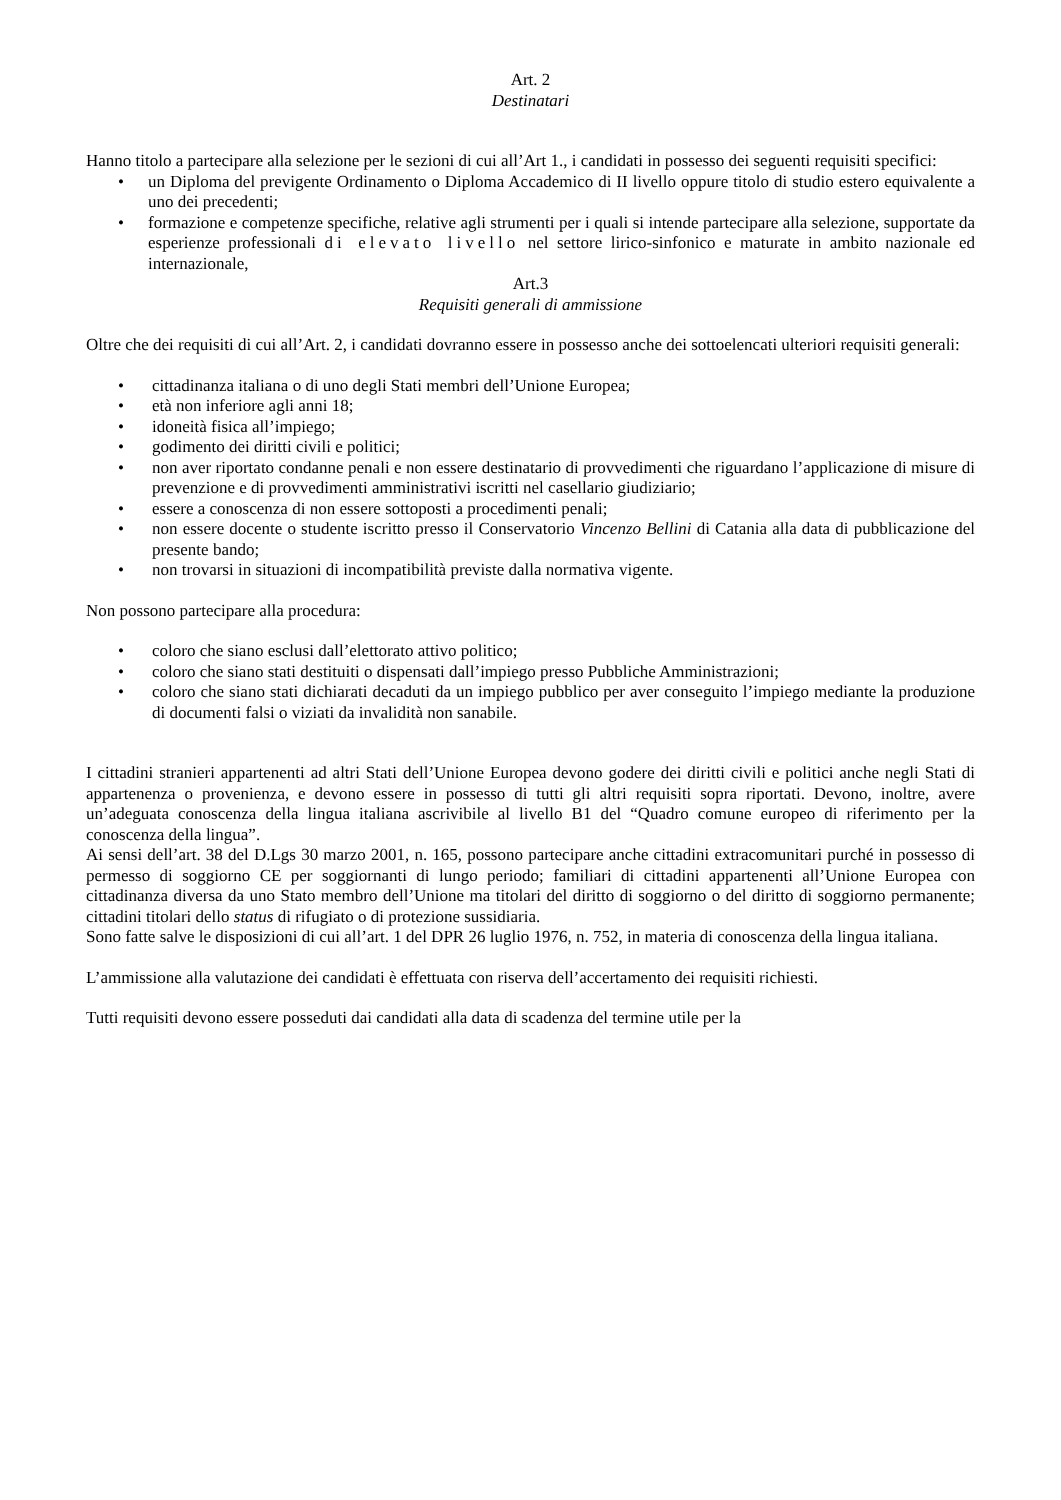Art. 2
Destinatari
Hanno titolo a partecipare alla selezione per le sezioni di cui all’Art 1., i candidati in possesso dei seguenti requisiti specifici:
• un Diploma del previgente Ordinamento o Diploma Accademico di II livello oppure titolo di studio estero equivalente a uno dei precedenti;
• formazione e competenze specifiche, relative agli strumenti per i quali si intende partecipare alla selezione, supportate da esperienze professionali di elevato livello nel settore lirico-sinfonico e maturate in ambito nazionale ed internazionale,
Art.3
Requisiti generali di ammissione
Oltre che dei requisiti di cui all’Art. 2, i candidati dovranno essere in possesso anche dei sottoelencati ulteriori requisiti generali:
• cittadinanza italiana o di uno degli Stati membri dell’Unione Europea;
• età non inferiore agli anni 18;
• idoneità fisica all’impiego;
• godimento dei diritti civili e politici;
• non aver riportato condanne penali e non essere destinatario di provvedimenti che riguardano l’applicazione di misure di prevenzione e di provvedimenti amministrativi iscritti nel casellario giudiziario;
• essere a conoscenza di non essere sottoposti a procedimenti penali;
• non essere docente o studente iscritto presso il Conservatorio Vincenzo Bellini di Catania alla data di pubblicazione del presente bando;
• non trovarsi in situazioni di incompatibilità previste dalla normativa vigente.
Non possono partecipare alla procedura:
• coloro che siano esclusi dall’elettorato attivo politico;
• coloro che siano stati destituiti o dispensati dall’impiego presso Pubbliche Amministrazioni;
• coloro che siano stati dichiarati decaduti da un impiego pubblico per aver conseguito l’impiego mediante la produzione di documenti falsi o viziati da invalidità non sanabile.
I cittadini stranieri appartenenti ad altri Stati dell’Unione Europea devono godere dei diritti civili e politici anche negli Stati di appartenenza o provenienza, e devono essere in possesso di tutti gli altri requisiti sopra riportati. Devono, inoltre, avere un’adeguata conoscenza della lingua italiana ascrivibile al livello B1 del “Quadro comune europeo di riferimento per la conoscenza della lingua”.
Ai sensi dell’art. 38 del D.Lgs 30 marzo 2001, n. 165, possono partecipare anche cittadini extracomunitari purché in possesso di permesso di soggiorno CE per soggiornanti di lungo periodo; familiari di cittadini appartenenti all’Unione Europea con cittadinanza diversa da uno Stato membro dell’Unione ma titolari del diritto di soggiorno o del diritto di soggiorno permanente; cittadini titolari dello status di rifugiato o di protezione sussidiaria.
Sono fatte salve le disposizioni di cui all’art. 1 del DPR 26 luglio 1976, n. 752, in materia di conoscenza della lingua italiana.
L’ammissione alla valutazione dei candidati è effettuata con riserva dell’accertamento dei requisiti richiesti.
Tutti requisiti devono essere posseduti dai candidati alla data di scadenza del termine utile per la